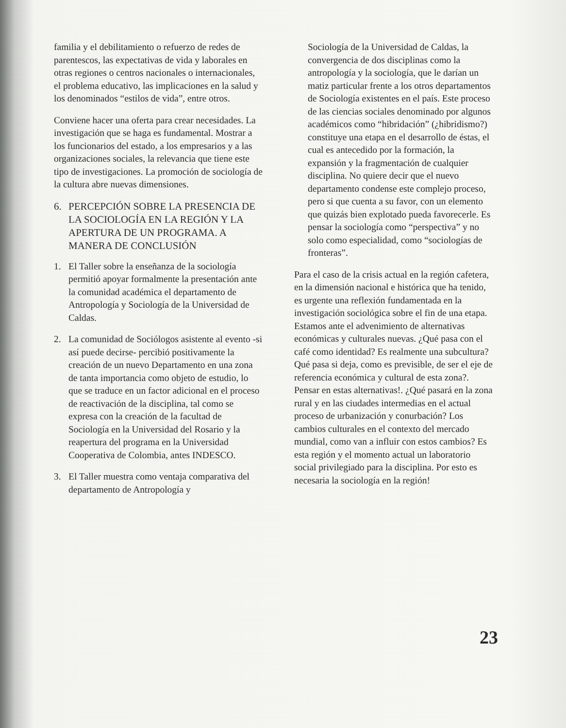familia y el debilitamiento o refuerzo de redes de parentescos, las expectativas de vida y laborales en otras regiones o centros nacionales o internacionales, el problema educativo, las implicaciones en la salud y los denominados “estilos de vida”, entre otros.
Conviene hacer una oferta para crear necesidades. La investigación que se haga es fundamental. Mostrar a los funcionarios del estado, a los empresarios y a las organizaciones sociales, la relevancia que tiene este tipo de investigaciones. La promoción de sociología de la cultura abre nuevas dimensiones.
6. PERCEPCIÓN SOBRE LA PRESENCIA DE LA SOCIOLOGÍA EN LA REGIÓN Y LA APERTURA DE UN PROGRAMA. A MANERA DE CONCLUSIÓN
1. El Taller sobre la enseñanza de la sociología permitió apoyar formalmente la presentación ante la comunidad académica el departamento de Antropología y Sociología de la Universidad de Caldas.
2. La comunidad de Sociólogos asistente al evento -si así puede decirse- percibió positivamente la creación de un nuevo Departamento en una zona de tanta importancia como objeto de estudio, lo que se traduce en un factor adicional en el proceso de reactivación de la disciplina, tal como se expresa con la creación de la facultad de Sociología en la Universidad del Rosario y la reapertura del programa en la Universidad Cooperativa de Colombia, antes INDESCO.
3. El Taller muestra como ventaja comparativa del departamento de Antropología y
Sociología de la Universidad de Caldas, la convergencia de dos disciplinas como la antropología y la sociología, que le darían un matiz particular frente a los otros departamentos de Sociología existentes en el país. Este proceso de las ciencias sociales denominado por algunos académicos como “hibridación” (¿hibridismo?) constituye una etapa en el desarrollo de éstas, el cual es antecedido por la formación, la expansión y la fragmentación de cualquier disciplina. No quiere decir que el nuevo departamento condense este complejo proceso, pero si que cuenta a su favor, con un elemento que quizás bien explotado pueda favorecerle. Es pensar la sociología como “perspectiva” y no solo como especialidad, como “sociologías de fronteras”.
Para el caso de la crisis actual en la región cafetera, en la dimensión nacional e histórica que ha tenido, es urgente una reflexión fundamentada en la investigación sociológica sobre el fin de una etapa. Estamos ante el advenimiento de alternativas económicas y culturales nuevas. ¿Qué pasa con el café como identidad? Es realmente una subcultura? Qué pasa si deja, como es previsible, de ser el eje de referencia económica y cultural de esta zona?. Pensar en estas alternativas!. ¿Qué pasará en la zona rural y en las ciudades intermedias en el actual proceso de urbanización y conurbación? Los cambios culturales en el contexto del mercado mundial, como van a influir con estos cambios? Es esta región y el momento actual un laboratorio social privilegiado para la disciplina. Por esto es necesaria la sociología en la región!
23